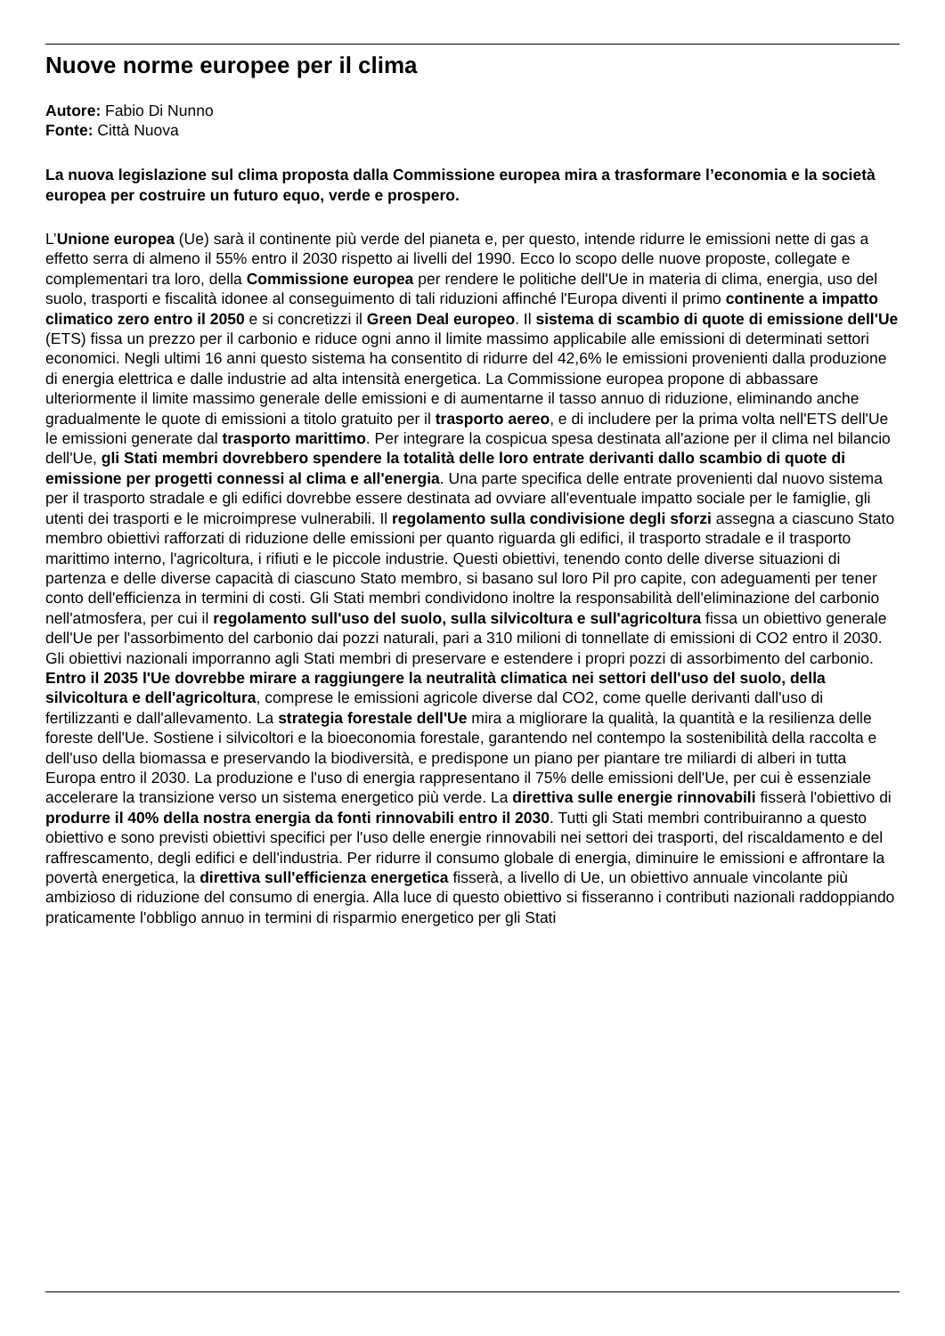Nuove norme europee per il clima
Autore: Fabio Di Nunno
Fonte: Città Nuova
La nuova legislazione sul clima proposta dalla Commissione europea mira a trasformare l’economia e la società europea per costruire un futuro equo, verde e prospero.
L’Unione europea (Ue) sarà il continente più verde del pianeta e, per questo, intende ridurre le emissioni nette di gas a effetto serra di almeno il 55% entro il 2030 rispetto ai livelli del 1990. Ecco lo scopo delle nuove proposte, collegate e complementari tra loro, della Commissione europea per rendere le politiche dell'Ue in materia di clima, energia, uso del suolo, trasporti e fiscalità idonee al conseguimento di tali riduzioni affinché l'Europa diventi il primo continente a impatto climatico zero entro il 2050 e si concretizzi il Green Deal europeo. Il sistema di scambio di quote di emissione dell'Ue (ETS) fissa un prezzo per il carbonio e riduce ogni anno il limite massimo applicabile alle emissioni di determinati settori economici. Negli ultimi 16 anni questo sistema ha consentito di ridurre del 42,6% le emissioni provenienti dalla produzione di energia elettrica e dalle industrie ad alta intensità energetica. La Commissione europea propone di abbassare ulteriormente il limite massimo generale delle emissioni e di aumentarne il tasso annuo di riduzione, eliminando anche gradualmente le quote di emissioni a titolo gratuito per il trasporto aereo, e di includere per la prima volta nell'ETS dell'Ue le emissioni generate dal trasporto marittimo. Per integrare la cospicua spesa destinata all'azione per il clima nel bilancio dell'Ue, gli Stati membri dovrebbero spendere la totalità delle loro entrate derivanti dallo scambio di quote di emissione per progetti connessi al clima e all'energia. Una parte specifica delle entrate provenienti dal nuovo sistema per il trasporto stradale e gli edifici dovrebbe essere destinata ad ovviare all'eventuale impatto sociale per le famiglie, gli utenti dei trasporti e le microimprese vulnerabili. Il regolamento sulla condivisione degli sforzi assegna a ciascuno Stato membro obiettivi rafforzati di riduzione delle emissioni per quanto riguarda gli edifici, il trasporto stradale e il trasporto marittimo interno, l'agricoltura, i rifiuti e le piccole industrie. Questi obiettivi, tenendo conto delle diverse situazioni di partenza e delle diverse capacità di ciascuno Stato membro, si basano sul loro Pil pro capite, con adeguamenti per tener conto dell'efficienza in termini di costi. Gli Stati membri condividono inoltre la responsabilità dell'eliminazione del carbonio nell'atmosfera, per cui il regolamento sull'uso del suolo, sulla silvicoltura e sull'agricoltura fissa un obiettivo generale dell'Ue per l'assorbimento del carbonio dai pozzi naturali, pari a 310 milioni di tonnellate di emissioni di CO2 entro il 2030. Gli obiettivi nazionali imporranno agli Stati membri di preservare e estendere i propri pozzi di assorbimento del carbonio. Entro il 2035 l'Ue dovrebbe mirare a raggiungere la neutralità climatica nei settori dell'uso del suolo, della silvicoltura e dell'agricoltura, comprese le emissioni agricole diverse dal CO2, come quelle derivanti dall'uso di fertilizzanti e dall'allevamento. La strategia forestale dell'Ue mira a migliorare la qualità, la quantità e la resilienza delle foreste dell'Ue. Sostiene i silvicoltori e la bioeconomia forestale, garantendo nel contempo la sostenibilità della raccolta e dell'uso della biomassa e preservando la biodiversità, e predispone un piano per piantare tre miliardi di alberi in tutta Europa entro il 2030. La produzione e l'uso di energia rappresentano il 75% delle emissioni dell'Ue, per cui è essenziale accelerare la transizione verso un sistema energetico più verde. La direttiva sulle energie rinnovabili fisserà l'obiettivo di produrre il 40% della nostra energia da fonti rinnovabili entro il 2030. Tutti gli Stati membri contribuiranno a questo obiettivo e sono previsti obiettivi specifici per l'uso delle energie rinnovabili nei settori dei trasporti, del riscaldamento e del raffrescamento, degli edifici e dell'industria. Per ridurre il consumo globale di energia, diminuire le emissioni e affrontare la povertà energetica, la direttiva sull'efficienza energetica fisserà, a livello di Ue, un obiettivo annuale vincolante più ambizioso di riduzione del consumo di energia. Alla luce di questo obiettivo si fisseranno i contributi nazionali raddoppiando praticamente l'obbligo annuo in termini di risparmio energetico per gli Stati